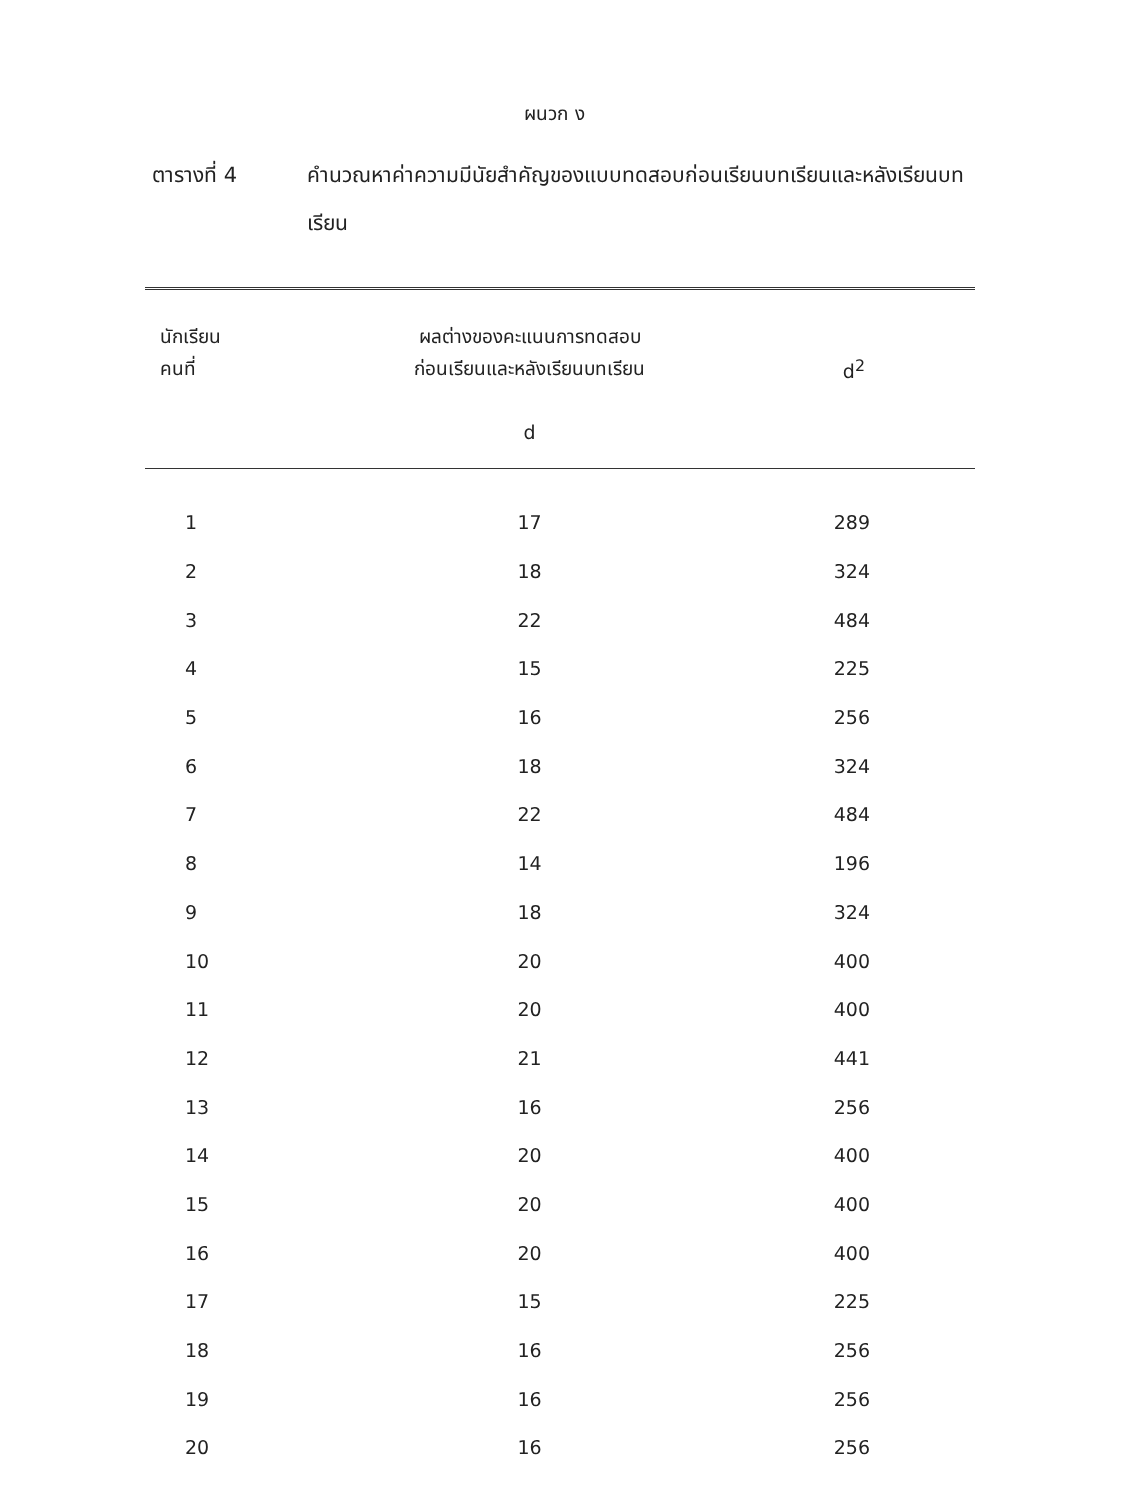ผนวก ง
ตารางที่ 4 คำนวณหาค่าความมีนัยสำคัญของแบบทดสอบก่อนเรียนบทเรียนและหลังเรียนบทเรียน
| นักเรียน คนที่ | ผลต่างของคะแนนการทดสอบ ก่อนเรียนและหลังเรียนบทเรียน d | d<sup>2</sup> |
| --- | --- | --- |
| 1 | 17 | 289 |
| 2 | 18 | 324 |
| 3 | 22 | 484 |
| 4 | 15 | 225 |
| 5 | 16 | 256 |
| 6 | 18 | 324 |
| 7 | 22 | 484 |
| 8 | 14 | 196 |
| 9 | 18 | 324 |
| 10 | 20 | 400 |
| 11 | 20 | 400 |
| 12 | 21 | 441 |
| 13 | 16 | 256 |
| 14 | 20 | 400 |
| 15 | 20 | 400 |
| 16 | 20 | 400 |
| 17 | 15 | 225 |
| 18 | 16 | 256 |
| 19 | 16 | 256 |
| 20 | 16 | 256 |